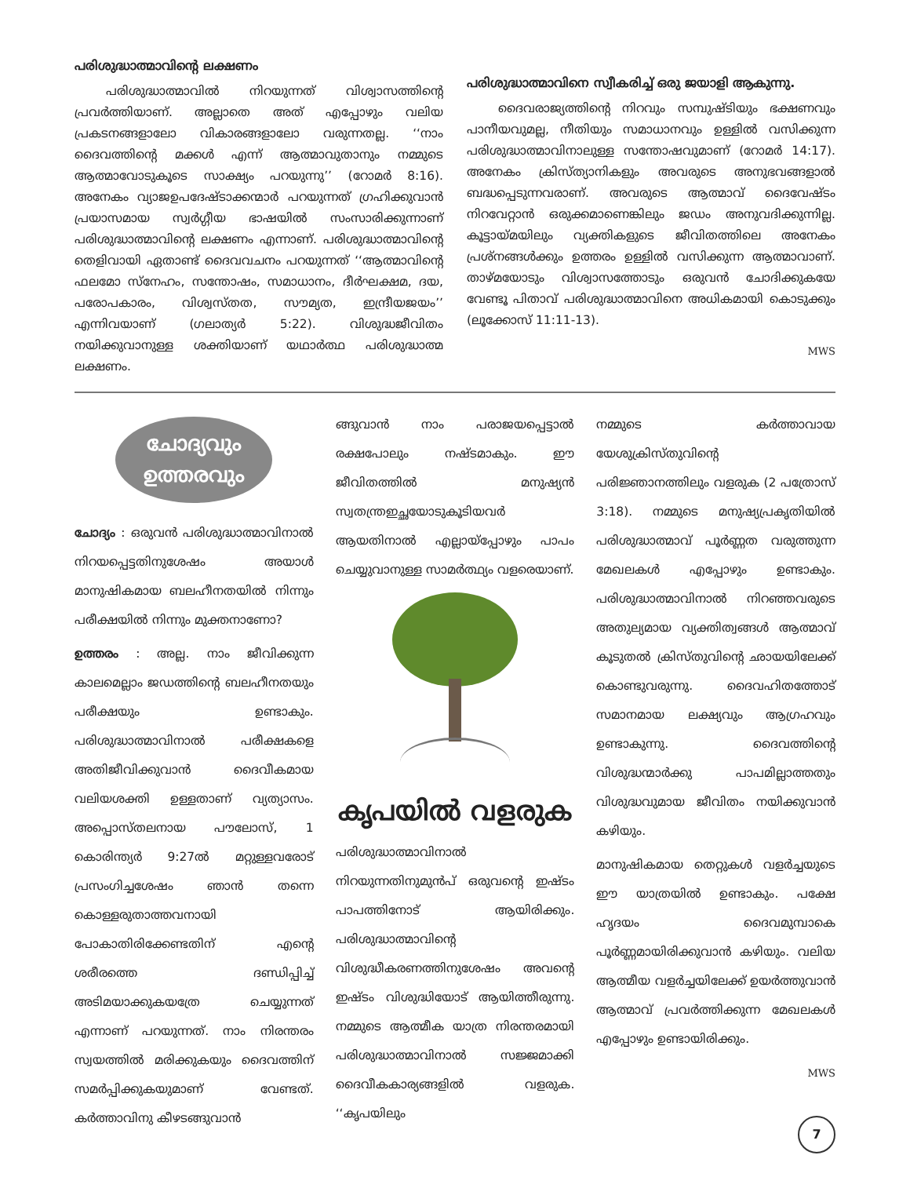പരിശുദ്ധാത്മാവിന്റെ ലക്ഷണം
പരിശുദ്ധാത്മാവിൽ നിറയുന്നത് വിശ്വാസത്തിന്റെ പ്രവർത്തിയാണ്. അല്ലാതെ അത് എപ്പോഴും വലിയ പ്രകടനങ്ങളാലോ വികാരങ്ങളാലോ വരുന്നതല്ല. ‘‘നാം ദൈവത്തിന്റെ മക്കൾ എന്ന് ആത്മാവുതാനും നമ്മുടെ ആത്മാവോടുകൂടെ സാക്ഷ്യം പറയുന്നു’’ (റോമർ 8:16). അനേകം വ്യാജഉപദേഷ്ടാക്കന്മാർ പറയുന്നത് ഗ്രഹിക്കുവാൻ പ്രയാസമായ സ്വർഗ്ഗീയ ഭാഷയിൽ സംസാരിക്കുന്നാണ് പരിശുദ്ധാത്മാവിന്റെ ലക്ഷണം എന്നാണ്. പരിശുദ്ധാത്മാവിന്റെ തെളിവായി ഏതാണ്ട് ദൈവവചനം പറയുന്നത് ‘‘ആത്മാവിന്റെ ഫലമോ സ്നേഹം, സന്തോഷം, സമാധാനം, ദീർഘക്ഷമ, ദയ, പരോപകാരം, വിശ്വസ്തത, സൗമ്യത, ഇന്ദ്രീയജയം’’ എന്നിവയാണ് (ഗലാത്യർ 5:22). വിശുദ്ധജീവിതം നയിക്കുവാനുള്ള ശക്തിയാണ് യഥാർത്ഥ പരിശുദ്ധാത്മ ലക്ഷണം.
പരിശുദ്ധാത്മാവിനെ സ്വീകരിച്ച് ഒരു ജയാളി ആകുന്നു.
ദൈവരാജ്യത്തിന്റെ നിറവും സമ്പുഷ്ടിയും ഭക്ഷണവും പാനീയവുമല്ല, നീതിയും സമാധാനവും ഉള്ളിൽ വസിക്കുന്ന പരിശുദ്ധാത്മാവിനാലുള്ള സന്തോഷവുമാണ് (റോമർ 14:17). അനേകം ക്രിസ്ത്യാനികളും അവരുടെ അനുഭവങ്ങളാൽ ബദ്ധപ്പെടുന്നവരാണ്. അവരുടെ ആത്മാവ് ദൈവേഷ്ടം നിറവേറ്റാൻ ഒരുക്കമാണെങ്കിലും ജഡം അനുവദിക്കുന്നില്ല. കൂട്ടായ്മയിലും വ്യക്തികളുടെ ജീവിതത്തിലെ അനേകം പ്രശ്നങ്ങൾക്കും ഉത്തരം ഉള്ളിൽ വസിക്കുന്ന ആത്മാവാണ്. താഴ്മയോടും വിശ്വാസത്തോടും ഒരുവൻ ചോദിക്കുകയേ വേണ്ടൂ പിതാവ് പരിശുദ്ധാത്മാവിനെ അധികമായി കൊടുക്കും (ലൂക്കോസ് 11:11-13).
MWS
ചോദ്യവും
ഉത്തരവും
ചോദ്യം : ഒരുവൻ പരിശുദ്ധാത്മാവിനാൽ നിറയപ്പെട്ടതിനുശേഷം അയാൾ മാനുഷികമായ ബലഹീനതയിൽ നിന്നും പരീക്ഷയിൽ നിന്നും മുക്തനാണോ?
ഉത്തരം : അല്ല. നാം ജീവിക്കുന്ന കാലമെല്ലാം ജഡത്തിന്റെ ബലഹീനതയും പരീക്ഷയും ഉണ്ടാകും. പരിശുദ്ധാത്മാവിനാൽ പരീക്ഷകളെ അതിജീവിക്കുവാൻ ദൈവീകമായ വലിയശക്തി ഉള്ളതാണ് വ്യത്യാസം. അപ്പൊസ്തലനായ പൗലോസ്, 1 കൊരിന്ത്യർ 9:27ൽ മറ്റുള്ളവരോട് പ്രസംഗിച്ചശേഷം ഞാൻ തന്നെ കൊള്ളരുതാത്തവനായി പോകാതിരിക്കേണ്ടതിന് എന്റെ ശരീരത്തെ ദണ്ഡിപ്പിച്ച് അടിമയാക്കുകയത്രേ ചെയ്യുന്നത് എന്നാണ് പറയുന്നത്. നാം നിരന്തരം സ്വയത്തിൽ മരിക്കുകയും ദൈവത്തിന് സമർപ്പിക്കുകയുമാണ് വേണ്ടത്. കർത്താവിനു കീഴടങ്ങുവാൻ
ങ്ങുവാൻ നാം പരാജയപ്പെട്ടാൽ രക്ഷപോലും നഷ്ടമാകും. ഈ ജീവിതത്തിൽ മനുഷ്യൻ സ്വതന്ത്രഇച്ഛയോടുകൂടിയവർ ആയതിനാൽ എല്ലായ്പ്പോഴും പാപം ചെയ്യുവാനുള്ള സാമർത്ഥ്യം വളരെയാണ്.
കൃപയിൽ വളരുക
പരിശുദ്ധാത്മാവിനാൽ നിറയുന്നതിനുമുൻപ് ഒരുവന്റെ ഇഷ്ടം പാപത്തിനോട് ആയിരിക്കും. പരിശുദ്ധാത്മാവിന്റെ വിശുദ്ധീകരണത്തിനുശേഷം അവന്റെ ഇഷ്ടം വിശുദ്ധിയോട് ആയിത്തീരുന്നു. നമ്മുടെ ആത്മീക യാത്ര നിരന്തരമായി പരിശുദ്ധാത്മാവിനാൽ സജ്ജമാക്കി ദൈവീകകാര്യങ്ങളിൽ വളരുക. ‘‘കൃപയിലും
നമ്മുടെ കർത്താവായ യേശുക്രിസ്തുവിന്റെ പരിജ്ഞാനത്തിലും വളരുക (2 പത്രോസ് 3:18). നമ്മുടെ മനുഷ്യപ്രകൃതിയിൽ പരിശുദ്ധാത്മാവ് പൂർണ്ണത വരുത്തുന്ന മേഖലകൾ എപ്പോഴും ഉണ്ടാകും. പരിശുദ്ധാത്മാവിനാൽ നിറഞ്ഞവരുടെ അതുല്യമായ വ്യക്തിത്വങ്ങൾ ആത്മാവ് കൂടുതൽ ക്രിസ്തുവിന്റെ ഛായയിലേക്ക് കൊണ്ടുവരുന്നു. ദൈവഹിതത്തോട് സമാനമായ ലക്ഷ്യവും ആഗ്രഹവും ഉണ്ടാകുന്നു. ദൈവത്തിന്റെ വിശുദ്ധന്മാർക്കു പാപമില്ലാത്തതും വിശുദ്ധവുമായ ജീവിതം നയിക്കുവാൻ കഴിയും.
മാനുഷികമായ തെറ്റുകൾ വളർച്ചയുടെ ഈ യാത്രയിൽ ഉണ്ടാകും. പക്ഷേ ഹൃദയം ദൈവമുമ്പാകെ പൂർണ്ണമായിരിക്കുവാൻ കഴിയും. വലിയ ആത്മീയ വളർച്ചയിലേക്ക് ഉയർത്തുവാൻ ആത്മാവ് പ്രവർത്തിക്കുന്ന മേഖലകൾ എപ്പോഴും ഉണ്ടായിരിക്കും.
MWS
7